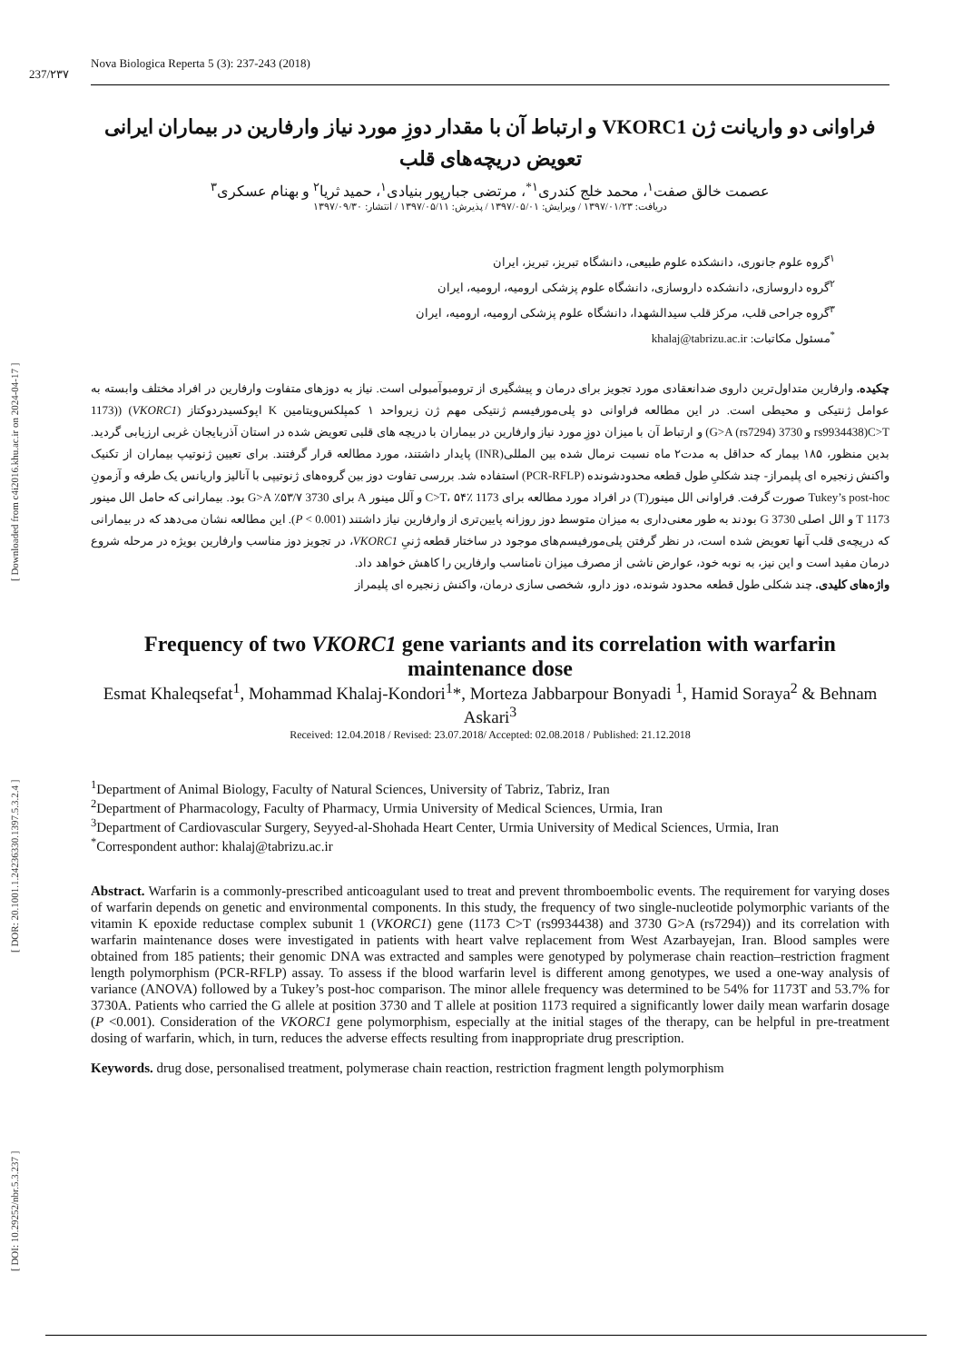[ DOI: 10.29252/nbr.5.3.237 ] [ DOR: 20.1001.1.24236330.1397.5.3.2.4 ] [ Downloaded from c4i2016.khu.ac.ir on 2024-04-17 ]
237/۲۳۷ Nova Biologica Reperta 5 (3): 237-243 (2018)
فراوانی دو واریانت ژن VKORC1 و ارتباط آن با مقدار دوزِ مورد نیاز وارفارین در بیماران ایرانی تعویض دریچه‌های قلب
عصمت خالق صفت<sup>۱</sup>، محمد خلج کندری<sup>۱*</sup>، مرتضی جبارپور بنیادی<sup>۱</sup>، حمید ثریا<sup>۲</sup> و بهنام عسکری<sup>۳</sup>
دریافت: ۱۳۹۷/۰۱/۲۳ / ویرایش: ۱۳۹۷/۰۵/۰۱ / پذیرش: ۱۳۹۷/۰۵/۱۱ / انتشار: ۱۳۹۷/۰۹/۳۰
<sup>۱</sup> گروه علوم جانوری، دانشکده علوم طبیعی، دانشگاه تبریز، تبریز، ایران
<sup>۲</sup> گروه داروسازی، دانشکده داروسازی، دانشگاه علوم پزشکی ارومیه، ارومیه، ایران
<sup>۳</sup> گروه جراحی قلب، مرکز قلب سیدالشهدا، دانشگاه علوم پزشکی ارومیه، ارومیه، ایران
<sup>*</sup> مسئول مکاتبات: khalaj@tabrizu.ac.ir
چکیده. وارفارین متداول‌ترین داروی ضدانعقادی مورد تجویز برای درمان و پیشگیری از ترومبوآمبولی است. نیاز به دوزهای متفاوت وارفارین در افراد مختلف وابسته به عوامل ژنتیکی و محیطی است. در این مطالعه فراوانی دو پلی‌مورفیسم ژنتیکی مهم ژن زیرواحد ۱ کمپلکس‌ویتامین K اپوکسیدردوکتاز (VKORC1) ((1173 C>T(rs9934438 و 3730 G>A (rs7294)) و ارتباط آن با میزان دوزِ مورد نیاز وارفارین در بیماران با دریچه های قلبی تعویض شده در استان آذربایجان غربی ارزیابی گردید. بدین منظور، ۱۸۵ بیمار که حداقل به مدت۲ ماه نسبت نرمال شده بین المللی(INR) پایدار داشتند، مورد مطالعه قرار گرفتند. برای تعیین ژنوتیپ بیماران از تکنیک واکنش زنجیره ای پلیمراز- چند شکلیِ طول قطعه محدودشونده (PCR-RFLP) استفاده شد. بررسی تفاوت دوز بین گروه‌های ژنوتیپی با آنالیز واریانس یک طرفه و آزمونِ Tukey’s post-hoc صورت گرفت. فراوانی الل مینور(T) در افراد مورد مطالعه برای 1173 C>T، ۵۴٪ و آلل مینور A برای 3730 G>A ٪۵۳/۷ بود. بیمارانی که حامل الل مینور 1173 T و الل اصلی 3730 G بودند به طور معنی‌داری به میزان متوسط دوز روزانه پایین‌تری از وارفارین نیاز داشتند (P < 0.001). این مطالعه نشان می‌دهد که در بیمارانی که دریچه‌ی قلب آنها تعویض شده است، در نظر گرفتن پلی‌مورفیسم‌های موجود در ساختار قطعه ژنیِ VKORC1، در تجویز دوز مناسب وارفارین بویژه در مرحله شروع درمان مفید است و این نیز، به نوبه خود، عوارض ناشی از مصرف میزان نامناسب وارفارین را کاهش خواهد داد.
واژه‌های کلیدی. چند شکلی طول قطعه محدود شونده، دوز دارو، شخصی سازی درمان، واکنش زنجیره ای پلیمراز
Frequency of two VKORC1 gene variants and its correlation with warfarin maintenance dose
Esmat Khaleqsefat<sup>1</sup>, Mohammad Khalaj-Kondori<sup>1</sup>*, Morteza Jabbarpour Bonyadi <sup>1</sup>, Hamid Soraya<sup>2</sup> & Behnam Askari<sup>3</sup>
Received: 12.04.2018 / Revised: 23.07.2018/ Accepted: 02.08.2018 / Published: 21.12.2018
<sup>1</sup> Department of Animal Biology, Faculty of Natural Sciences, University of Tabriz, Tabriz, Iran
<sup>2</sup> Department of Pharmacology, Faculty of Pharmacy, Urmia University of Medical Sciences, Urmia, Iran
<sup>3</sup> Department of Cardiovascular Surgery, Seyyed-al-Shohada Heart Center, Urmia University of Medical Sciences, Urmia, Iran
<sup>*</sup> Correspondent author: khalaj@tabrizu.ac.ir
Abstract. Warfarin is a commonly-prescribed anticoagulant used to treat and prevent thromboembolic events. The requirement for varying doses of warfarin depends on genetic and environmental components. In this study, the frequency of two single-nucleotide polymorphic variants of the vitamin K epoxide reductase complex subunit 1 (VKORC1) gene (1173 C>T (rs9934438) and 3730 G>A (rs7294)) and its correlation with warfarin maintenance doses were investigated in patients with heart valve replacement from West Azarbayejan, Iran. Blood samples were obtained from 185 patients; their genomic DNA was extracted and samples were genotyped by polymerase chain reaction–restriction fragment length polymorphism (PCR-RFLP) assay. To assess if the blood warfarin level is different among genotypes, we used a one-way analysis of variance (ANOVA) followed by a Tukey’s post-hoc comparison. The minor allele frequency was determined to be 54% for 1173T and 53.7% for 3730A. Patients who carried the G allele at position 3730 and T allele at position 1173 required a significantly lower daily mean warfarin dosage (P <0.001). Consideration of the VKORC1 gene polymorphism, especially at the initial stages of the therapy, can be helpful in pre-treatment dosing of warfarin, which, in turn, reduces the adverse effects resulting from inappropriate drug prescription.
Keywords. drug dose, personalised treatment, polymerase chain reaction, restriction fragment length polymorphism